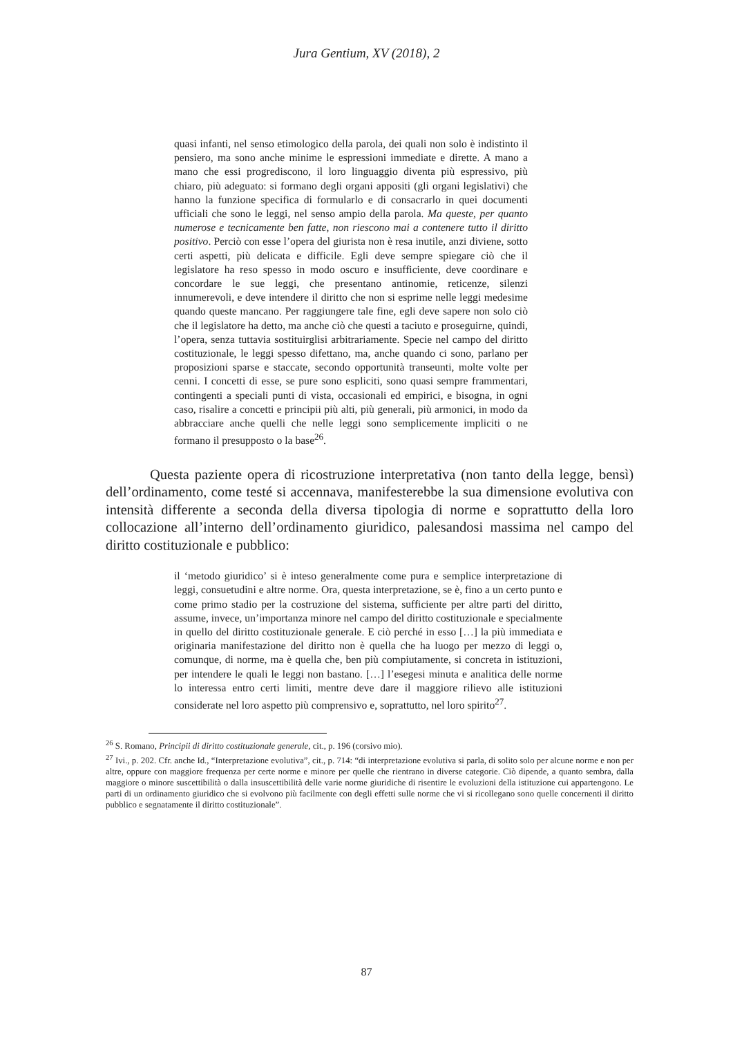Jura Gentium, XV (2018), 2
quasi infanti, nel senso etimologico della parola, dei quali non solo è indistinto il pensiero, ma sono anche minime le espressioni immediate e dirette. A mano a mano che essi progrediscono, il loro linguaggio diventa più espressivo, più chiaro, più adeguato: si formano degli organi appositi (gli organi legislativi) che hanno la funzione specifica di formularlo e di consacrarlo in quei documenti ufficiali che sono le leggi, nel senso ampio della parola. Ma queste, per quanto numerose e tecnicamente ben fatte, non riescono mai a contenere tutto il diritto positivo. Perciò con esse l’opera del giurista non è resa inutile, anzi diviene, sotto certi aspetti, più delicata e difficile. Egli deve sempre spiegare ciò che il legislatore ha reso spesso in modo oscuro e insufficiente, deve coordinare e concordare le sue leggi, che presentano antinomie, reticenze, silenzi innumerevoli, e deve intendere il diritto che non si esprime nelle leggi medesime quando queste mancano. Per raggiungere tale fine, egli deve sapere non solo ciò che il legislatore ha detto, ma anche ciò che questi a taciuto e proseguirne, quindi, l’opera, senza tuttavia sostituirglisi arbitrariamente. Specie nel campo del diritto costituzionale, le leggi spesso difettano, ma, anche quando ci sono, parlano per proposizioni sparse e staccate, secondo opportunità transeunti, molte volte per cenni. I concetti di esse, se pure sono espliciti, sono quasi sempre frammentari, contingenti a speciali punti di vista, occasionali ed empirici, e bisogna, in ogni caso, risalire a concetti e principii più alti, più generali, più armonici, in modo da abbracciare anche quelli che nelle leggi sono semplicemente impliciti o ne formano il presupposto o la base<sup>26</sup>.
Questa paziente opera di ricostruzione interpretativa (non tanto della legge, bensì) dell’ordinamento, come testé si accennava, manifesterebbe la sua dimensione evolutiva con intensità differente a seconda della diversa tipologia di norme e soprattutto della loro collocazione all’interno dell’ordinamento giuridico, palesandosi massima nel campo del diritto costituzionale e pubblico:
il ‘metodo giuridico’ si è inteso generalmente come pura e semplice interpretazione di leggi, consuetudini e altre norme. Ora, questa interpretazione, se è, fino a un certo punto e come primo stadio per la costruzione del sistema, sufficiente per altre parti del diritto, assume, invece, un’importanza minore nel campo del diritto costituzionale e specialmente in quello del diritto costituzionale generale. E ciò perché in esso […] la più immediata e originaria manifestazione del diritto non è quella che ha luogo per mezzo di leggi o, comunque, di norme, ma è quella che, ben più compiutamente, si concreta in istituzioni, per intendere le quali le leggi non bastano. […] l’esegesi minuta e analitica delle norme lo interessa entro certi limiti, mentre deve dare il maggiore rilievo alle istituzioni considerate nel loro aspetto più comprensivo e, soprattutto, nel loro spirito<sup>27</sup>.
<sup>26</sup> S. Romano, Principii di diritto costituzionale generale, cit., p. 196 (corsivo mio).
<sup>27</sup> Ivi., p. 202. Cfr. anche Id., “Interpretazione evolutiva”, cit., p. 714: “di interpretazione evolutiva si parla, di solito solo per alcune norme e non per altre, oppure con maggiore frequenza per certe norme e minore per quelle che rientrano in diverse categorie. Ciò dipende, a quanto sembra, dalla maggiore o minore suscettibilità o dalla insuscettibilità delle varie norme giuridiche di risentire le evoluzioni della istituzione cui appartengono. Le parti di un ordinamento giuridico che si evolvono più facilmente con degli effetti sulle norme che vi si ricollegano sono quelle concernenti il diritto pubblico e segnatamente il diritto costituzionale”.
87